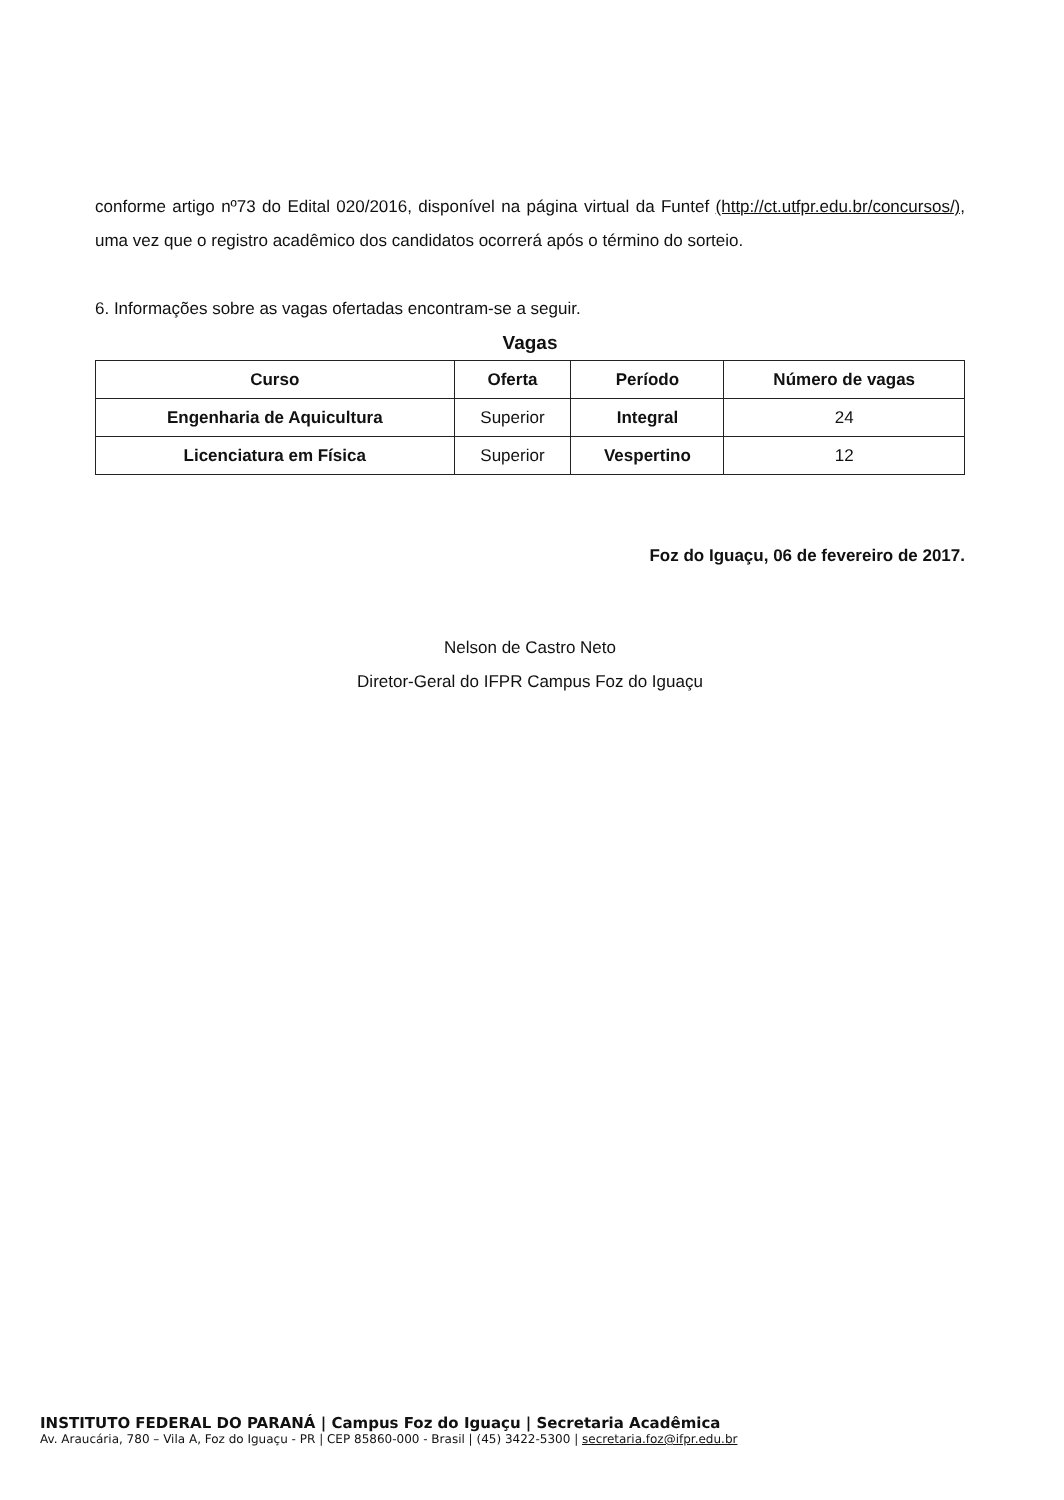conforme artigo nº73 do Edital 020/2016, disponível na página virtual da Funtef (http://ct.utfpr.edu.br/concursos/), uma vez que o registro acadêmico dos candidatos ocorrerá após o término do sorteio.
6. Informações sobre as vagas ofertadas encontram-se a seguir.
Vagas
| Curso | Oferta | Período | Número de vagas |
| --- | --- | --- | --- |
| Engenharia de Aquicultura | Superior | Integral | 24 |
| Licenciatura em Física | Superior | Vespertino | 12 |
Foz do Iguaçu, 06 de fevereiro de 2017.
Nelson de Castro Neto
Diretor-Geral do IFPR Campus Foz do Iguaçu
INSTITUTO FEDERAL DO PARANÁ | Campus Foz do Iguaçu | Secretaria Acadêmica
Av. Araucária, 780 – Vila A, Foz do Iguaçu - PR | CEP 85860-000 - Brasil | (45) 3422-5300 | secretaria.foz@ifpr.edu.br